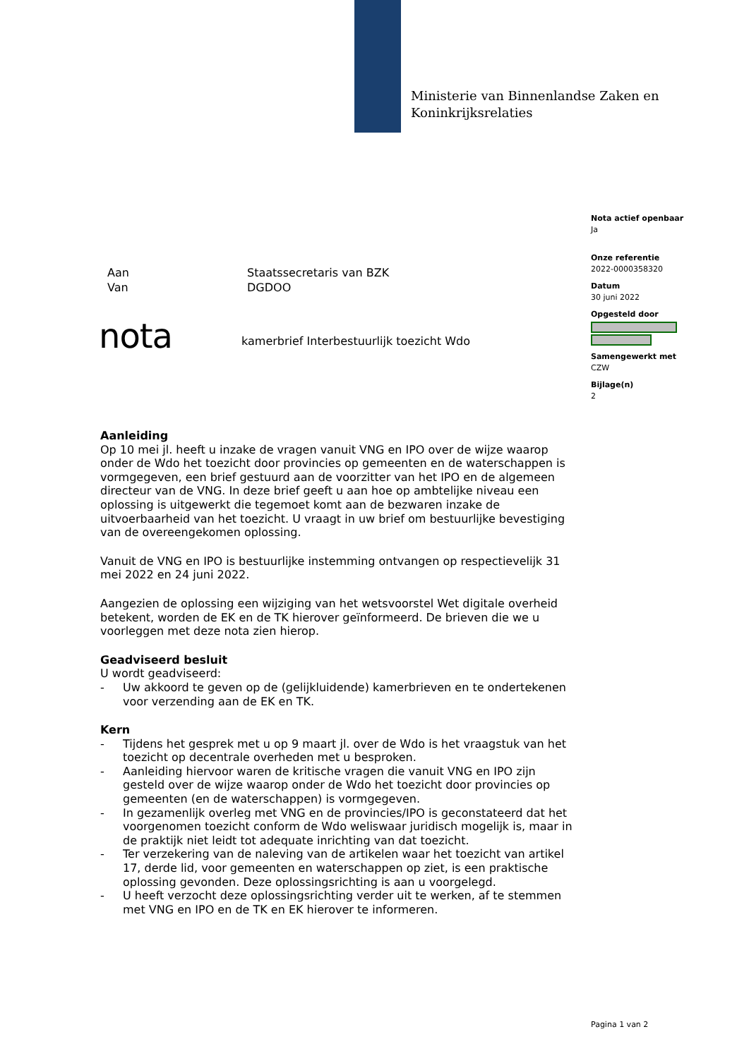Ministerie van Binnenlandse Zaken en
Koninkrijksrelaties
Nota actief openbaar
Ja
Onze referentie
2022-0000358320
Datum
30 juni 2022
Opgesteld door
Samengewerkt met
CZW
Bijlage(n)
2
Aan Staatssecretaris van BZK
Van DGDOO
nota
kamerbrief Interbestuurlijk toezicht Wdo
Aanleiding
Op 10 mei jl. heeft u inzake de vragen vanuit VNG en IPO over de wijze waarop onder de Wdo het toezicht door provincies op gemeenten en de waterschappen is vormgegeven, een brief gestuurd aan de voorzitter van het IPO en de algemeen directeur van de VNG. In deze brief geeft u aan hoe op ambtelijke niveau een oplossing is uitgewerkt die tegemoet komt aan de bezwaren inzake de uitvoerbaarheid van het toezicht. U vraagt in uw brief om bestuurlijke bevestiging van de overeengekomen oplossing.
Vanuit de VNG en IPO is bestuurlijke instemming ontvangen op respectievelijk 31 mei 2022 en 24 juni 2022.
Aangezien de oplossing een wijziging van het wetsvoorstel Wet digitale overheid betekent, worden de EK en de TK hierover geïnformeerd. De brieven die we u voorleggen met deze nota zien hierop.
Geadviseerd besluit
U wordt geadviseerd:
- Uw akkoord te geven op de (gelijkluidende) kamerbrieven en te ondertekenen voor verzending aan de EK en TK.
Kern
- Tijdens het gesprek met u op 9 maart jl. over de Wdo is het vraagstuk van het toezicht op decentrale overheden met u besproken.
- Aanleiding hiervoor waren de kritische vragen die vanuit VNG en IPO zijn gesteld over de wijze waarop onder de Wdo het toezicht door provincies op gemeenten (en de waterschappen) is vormgegeven.
- In gezamenlijk overleg met VNG en de provincies/IPO is geconstateerd dat het voorgenomen toezicht conform de Wdo weliswaar juridisch mogelijk is, maar in de praktijk niet leidt tot adequate inrichting van dat toezicht.
- Ter verzekering van de naleving van de artikelen waar het toezicht van artikel 17, derde lid, voor gemeenten en waterschappen op ziet, is een praktische oplossing gevonden. Deze oplossingsrichting is aan u voorgelegd.
- U heeft verzocht deze oplossingsrichting verder uit te werken, af te stemmen met VNG en IPO en de TK en EK hierover te informeren.
Pagina 1 van 2